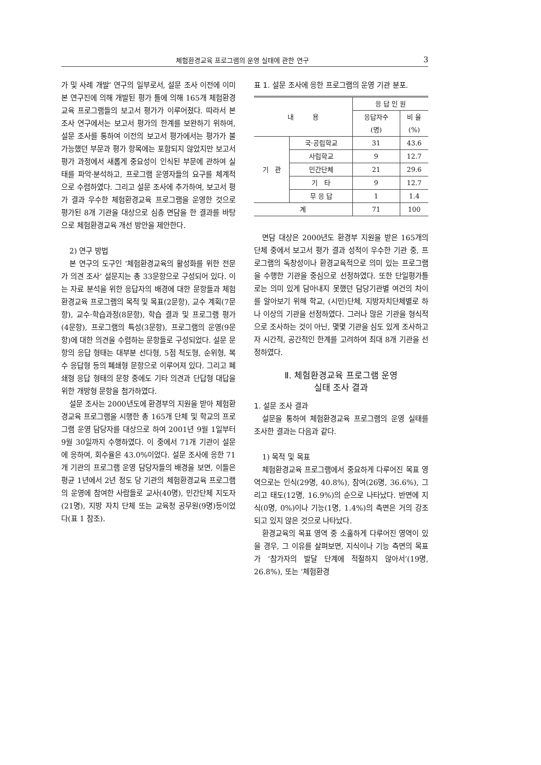체험환경교육 프로그램의 운영 실태에 관한 연구 3
가 및 사례 개발’ 연구의 일부로서, 설문 조사 이전에 이미 본 연구진에 의해 개발된 평가 틀에 의해 165개 체험환경교육 프로그램들의 보고서 평가가 이루어졌다. 따라서 본 조사 연구에서는 보고서 평가의 한계를 보완하기 위하여, 설문 조사를 통하여 이전의 보고서 평가에서는 평가가 불가능했던 부문과 평가 항목에는 포함되지 않았지만 보고서 평가 과정에서 새롭게 중요성이 인식된 부문에 관하여 실태를 파악·분석하고, 프로그램 운영자들의 요구를 체계적으로 수렴하였다. 그리고 설문 조사에 추가하여, 보고서 평가 결과 우수한 체험환경교육 프로그램을 운영한 것으로 평가된 8개 기관을 대상으로 심층 면담을 한 결과를 바탕으로 체험환경교육 개선 방안을 제안한다.
2) 연구 방법
본 연구의 도구인 ‘체험환경교육의 활성화를 위한 전문가 의견 조사’ 설문지는 총 33문항으로 구성되어 있다. 이는 자료 분석을 위한 응답자의 배경에 대한 문항들과 체험환경교육 프로그램의 목적 및 목표(2문항), 교수 계획(7문항), 교수·학습과정(8문항), 학습 결과 및 프로그램 평가(4문항), 프로그램의 특성(3문항), 프로그램의 운영(9문항)에 대한 의견을 수렴하는 문항들로 구성되었다. 설문 문항의 응답 형태는 대부분 선다형, 5점 척도형, 순위형, 복수 응답형 등의 폐쇄형 문항으로 이루어져 있다. 그리고 폐쇄형 응답 형태의 문항 중에도 기타 의견과 단답형 대답을 위한 개방형 문항을 첨가하였다.
설문 조사는 2000년도에 환경부의 지원을 받아 체험환경교육 프로그램을 시행한 총 165개 단체 및 학교의 프로그램 운영 담당자를 대상으로 하여 2001년 9월 1일부터 9월 30일까지 수행하였다. 이 중에서 71개 기관이 설문에 응하여, 회수율은 43.0%이었다. 설문 조사에 응한 71개 기관의 프로그램 운영 담당자들의 배경을 보면, 이들은 평균 1년에서 2년 정도 당 기관의 체험환경교육 프로그램의 운영에 참여한 사람들로 교사(40명), 민간단체 지도자(21명), 지방 자치 단체 또는 교육청 공무원(9명)등이었다(표 1 참조).
표 1. 설문 조사에 응한 프로그램의 운영 기관 분포.
| 내 용 | | 응 답 인 원 | |
| | | 응답자수 (명) | 비 율 (%) |
| 기 관 | 국·공립학교 | 31 | 43.6 |
| | 사립학교 | 9 | 12.7 |
| | 민간단체 | 21 | 29.6 |
| | 기 타 | 9 | 12.7 |
| | 무 응 답 | 1 | 1.4 |
| 계 | | 71 | 100 |
면담 대상은 2000년도 환경부 지원을 받은 165개의 단체 중에서 보고서 평가 결과 성적이 우수한 기관 중, 프로그램의 독창성이나 환경교육적으로 의미 있는 프로그램을 수행한 기관을 중심으로 선정하였다. 또한 단일평가틀로는 의미 있게 담아내지 못했던 담당기관별 여건의 차이를 알아보기 위해 학교, (시민)단체, 지방자치단체별로 하나 이상의 기관을 선정하였다. 그러나 많은 기관을 형식적으로 조사하는 것이 아닌, 몇몇 기관을 심도 있게 조사하고자 시간적, 공간적인 한계를 고려하여 최대 8개 기관을 선정하였다.
Ⅱ. 체험환경교육 프로그램 운영
실태 조사 결과
1. 설문 조사 결과
설문을 통하여 체험환경교육 프로그램의 운영 실태를 조사한 결과는 다음과 같다.
1) 목적 및 목표
체험환경교육 프로그램에서 중요하게 다루어진 목표 영역으로는 인식(29명, 40.8%), 참여(26명, 36.6%), 그리고 태도(12명, 16.9%)의 순으로 나타났다. 반면에 지식(0명, 0%)이나 기능(1명, 1.4%)의 측면은 거의 강조되고 있지 않은 것으로 나타났다.
환경교육의 목표 영역 중 소홀하게 다루어진 영역이 있을 경우, 그 이유를 살펴보면, 지식이나 기능 측면의 목표가 ‘참가자의 발달 단계에 적절하지 않아서’(19명, 26.8%), 또는 ‘체험환경